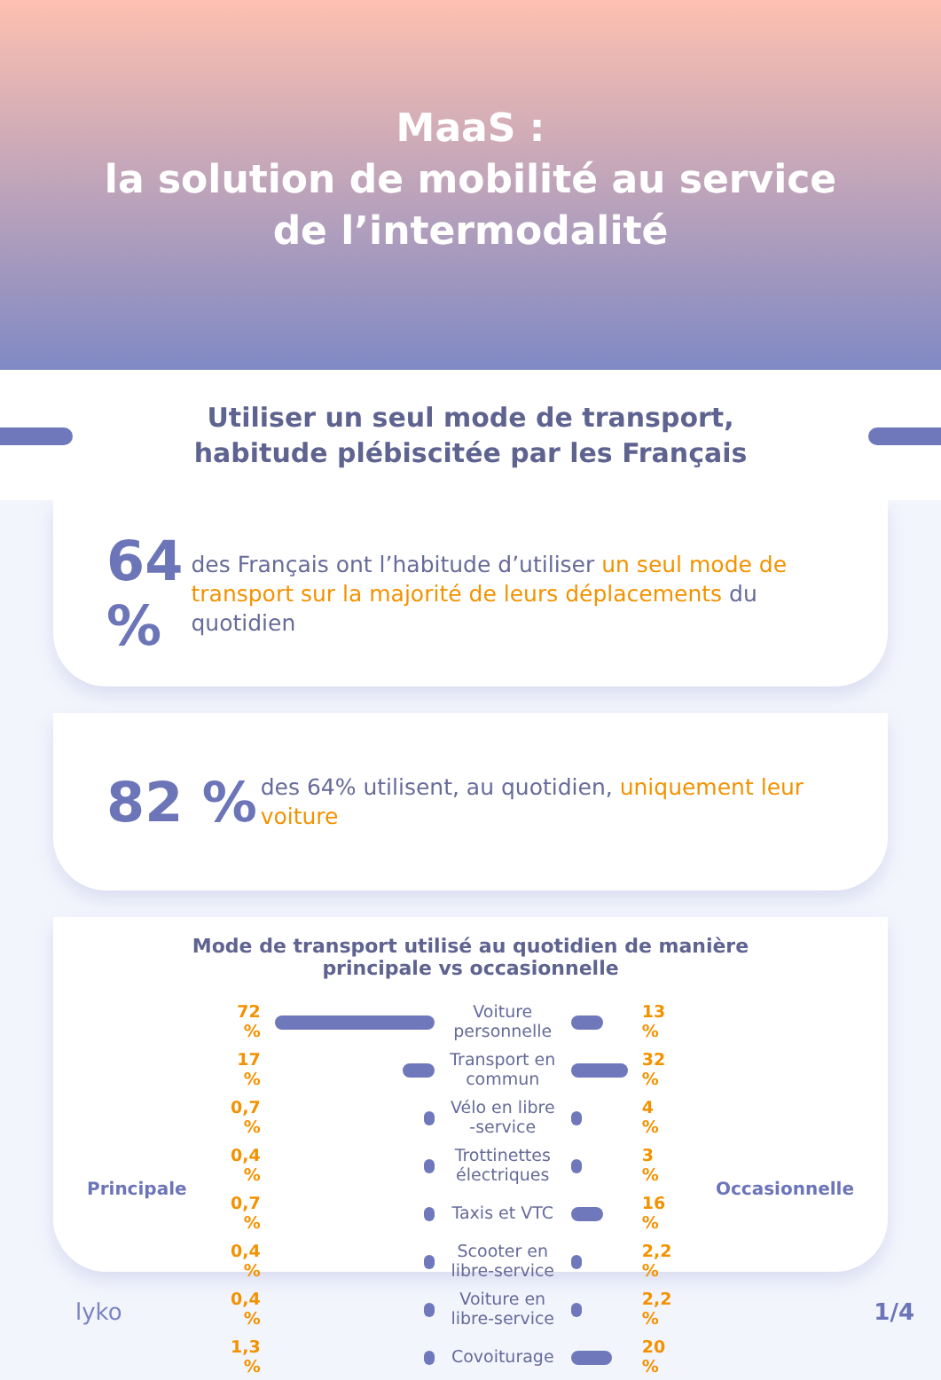MaaS :
la solution de mobilité au service
de l’intermodalité
Utiliser un seul mode de transport,
habitude plébiscitée par les Français
64 %
des Français ont l’habitude d’utiliser un seul mode de transport sur la majorité de leurs déplacements du quotidien
82 %
des 64% utilisent, au quotidien, uniquement leur voiture
Mode de transport utilisé au quotidien de manière
principale vs occasionnelle
| Principale | 72 % | | Voiture personnelle | | 13 % | Occasionnelle |
| | 17 % | | Transport en commun | | 32 % | |
| | 0,7 % | | Vélo en libre -service | | 4 % | |
| | 0,4 % | | Trottinettes électriques | | 3 % | |
| | 0,7 % | | Taxis et VTC | | 16 % | |
| | 0,4 % | | Scooter en libre-service | | 2,2 % | |
| | 0,4 % | | Voiture en libre-service | | 2,2 % | |
| | 1,3 % | | Covoiturage | | 20 % | |
lyko 1/4